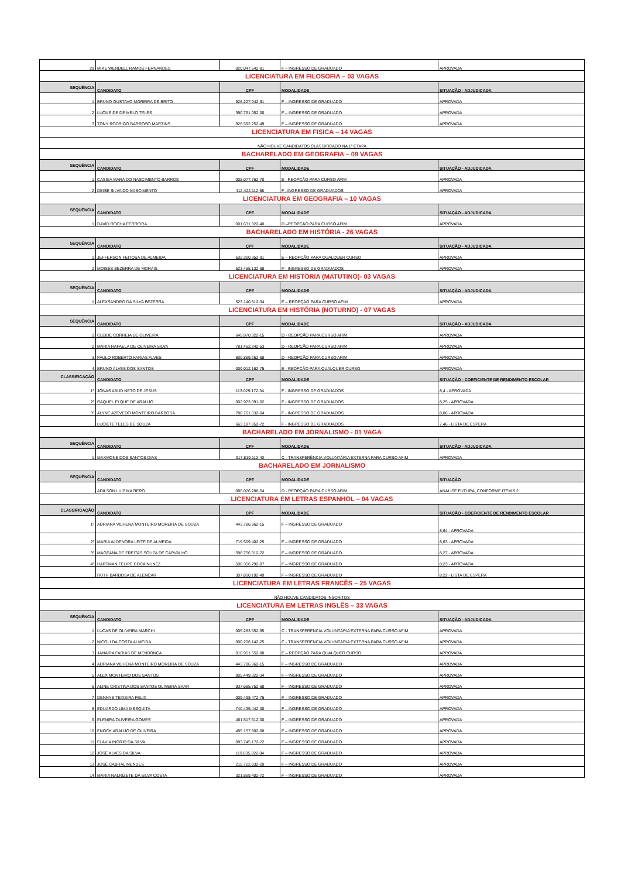| 29 | MIKE WENDELL RAMOS FERNANDES | 020.047.542-81 | F – INGRESSO DE GRADUADO | APROVADA |
| LICENCIATURA EM FILOSOFIA – 03 VAGAS | | | | |
| SEQUÊNCIA | CANDIDATO | CPF | MODALIDADE | SITUAÇÃO - ADJUDICADA |
| 1 | BRUNO GUSTAVO MOREIRA DE BRITO | 926.227.042-91 | F – INGRESSO DE GRADUADO | APROVADA |
| 2 | LUCILEIDE DE MELO TELES | 390.761.052-00 | F – INGRESSO DE GRADUADO | APROVADA |
| 3 | TONY RODRIGO BARROSO MARTINS | 926.592.252-49 | F – INGRESSO DE GRADUADO | APROVADA |
| LICENCIATURA EM FISICA – 14 VAGAS | | | | |
| NÃO HOUVE CANDIDATOS CLASSIFICADO NA 1ª ETAPA | | | | |
| BACHARELADO EM GEOGRAFIA – 09 VAGAS | | | | |
| SEQUÊNCIA | CANDIDATO | CPF | MODALIDADE | SITUAÇÃO - ADJUDICADA |
| 1 | CASSIA MARA DO NASCIMENTO BARROS | 008.077.762-70 | E –REOPÇÃO PARA CURSO AFIM | APROVADA |
| 2 | DEISE SILVA DO NASCIMENTO | 412.422.112-68 | F –INGRESSO DE GRADUADOS | APROVADA |
| LICENCIATURA EM GEOGRAFIA – 10 VAGAS | | | | |
| SEQUÊNCIA | CANDIDATO | CPF | MODALIDADE | SITUAÇÃO - ADJUDICADA |
| 1 | DAVID ROCHA FERREIRA | 001.631.322-40 | D –REOPÇÃO PARA CURSO AFIM | APROVADA |
| BACHARELADO EM HISTÓRIA - 26 VAGAS | | | | |
| SEQUÊNCIA | CANDIDATO | CPF | MODALIDADE | SITUAÇÃO - ADJUDICADA |
| 1 | JEFFERSON FEITOSA DE ALMEIDA | 532.300.352-91 | E – REOPÇÃO PARA QUALQUER CURSO | APROVADA |
| 2 | MOISÉS BEZERRA DE MORAIS | 523.455.132-68 | F - INGRESSO DE GRADUADOS | APROVADA |
| LICENCIATURA EM HISTÓRIA (MATUTINO)- 03 VAGAS | | | | |
| SEQUÊNCIA | CANDIDATO | CPF | MODALIDADE | SITUAÇÃO - ADJUDICADA |
| 1 | ALEXSANDRO DA SILVA BEZERRA | 523.140.812-34 | E – REOPÇÃO PARA CURSO AFIM | APROVADA |
| LICENCIATURA EM HISTÓRIA (NOTURNO) - 07 VAGAS | | | | |
| SEQUÊNCIA | CANDIDATO | CPF | MODALIDADE | SITUAÇÃO - ADJUDICADA |
| 1 | CLEIDE CORREIA DE OLIVEIRA | 645.970.322-15 | D - REOPÇÃO PARA CURSO AFIM | APROVADA |
| 2 | MARIA RAFAELA DE OLIVEIRA SILVA | 781.462.242-53 | D - REOPÇÃO PARA CURSO AFIM | APROVADA |
| 3 | PAULO ROBERTO FARIAS ALVES | 800.869.262-68 | D - REOPÇÃO PARA CURSO AFIM | APROVADA |
| 4 | BRUNO ALVES DOS SANTOS | 009.012.162-75 | E - REOPÇÃO PARA QUALQUER CURSO | APROVADA |
| CLASSIFICAÇÃO | CANDIDATO | CPF | MODALIDADE | SITUAÇÃO - COEFICIENTE DE RENDIMENTO ESCOLAR |
| 1º | JONAS ABUD NETO DE JESUS | 113.029.172-34 | F - INGRESSO DE GRADUADOS | 8,4 - APROVADA |
| 2º | RAQUEL ELQUE DE ARAÚJO | 002.973.091-02 | F - INGRESSO DE GRADUADOS | 8,25 - APROVADA |
| 3º | ALYNE AZEVEDO MONTEIRO BARBOSA | 780.761.532-04 | F - INGRESSO DE GRADUADOS | 8,06 - APROVADA |
| | LUCIETE TELES DE SOUZA | 663.187.852-72 | F - INGRESSO DE GRADUADOS | 7,46 - LISTA DE ESPERA |
| BACHARELADO EM JORNALISMO - 01 VAGA | | | | |
| SEQUÊNCIA | CANDIDATO | CPF | MODALIDADE | SITUAÇÃO - ADJUDICADA |
| 1 | MAXMONE DOS SANTOS DIAS | 017.819.112-40 | C - TRANSFERÊNCIA VOLUNTÁRIA EXTERNA PARA CURSO AFIM | APROVADA |
| BACHARELADO EM JORNALISMO | | | | |
| SEQUÊNCIA | CANDIDATO | CPF | MODALIDADE | SITUAÇÃO |
| | ADILSON LUIZ MAZIERO | 090.026.288-54 | D - REOPÇÃO PARA CURSO AFIM | ANÁLISE FUTURA, CONFORME ITEM 5.2 |
| LICENCIATURA EM LETRAS ESPANHOL – 04 VAGAS | | | | |
| CLASSIFICAÇÃO | CANDIDATO | CPF | MODALIDADE | SITUAÇÃO - COEFICIENTE DE RENDIMENTO ESCOLAR |
| 1º | ADRIANA VILHENA MONTEIRO MOREIRA DE SOUZA | 443.786.962-15 | F – INGRESSO DE GRADUADO | 8,64 - APROVADA |
| 2º | MARIA ALDENORA LEITE DE ALMEIDA | 719.509.402-25 | F – INGRESSO DE GRADUADO | 8,63 - APROVADA |
| 3º | MAGEANA DE FREITAS SOUZA DE CARVALHO | 598.756.312-72 | F – INGRESSO DE GRADUADO | 8,27 - APROVADA |
| 4º | HARTMAN FELIPE COCA NUNEZ | 508.356.292-87 | F – INGRESSO DE GRADUADO | 8,23 - APROVADA |
| | RUTH BARBOSA DE ALENCAR | 307.810.192-49 | F – INGRESSO DE GRADUADO | 8,22 - LISTA DE ESPERA |
| LICENCIATURA EM LETRAS FRANCÊS – 25 VAGAS | | | | |
| NÃO HOUVE CANDIDATOS INSCRITOS | | | | |
| LICENCIATURA EM LETRAS INGLÊS – 33 VAGAS | | | | |
| SEQUÊNCIA | CANDIDATO | CPF | MODALIDADE | SITUAÇÃO - ADJUDICADA |
| 1 | LUCAS DE OLIVEIRA MARCHI | 005.283.552-95 | C - TRANSFERÊNCIA VOLUNTÁRIA EXTERNA PARA CURSO AFIM | APROVADA |
| 2 | NICOLI DA COSTA ALMEIDA | 000.206.142-25 | C - TRANSFERÊNCIA VOLUNTÁRIA EXTERNA PARA CURSO AFIM | APROVADA |
| 3 | JANAIRA FARIAS DE MENDONÇA | 010.951.552-88 | E – REOPÇÃO PARA QUALQUER CURSO | APROVADA |
| 4 | ADRIANA VILHENA MONTEIRO MOREIRA DE SOUZA | 443.786.962-15 | F – INGRESSO DE GRADUADO | APROVADA |
| 5 | ALEX MONTEIRO DOS SANTOS | 805.449.322-34 | F – INGRESSO DE GRADUADO | APROVADA |
| 6 | ALINE CRISTINA DOS SANTOS OLIVEIRA SAAR | 937.685.752-68 | F – INGRESSO DE GRADUADO | APROVADA |
| 7 | DENNYS TEIXEIRA FELIX | 009.498.472-75 | F – INGRESSO DE GRADUADO | APROVADA |
| 8 | EDUARDO LIMA MESQUITA | 740.435.442-00 | F – INGRESSO DE GRADUADO | APROVADA |
| 9 | ELENIRA OLIVEIRA GOMES | 461.517.612-00 | F – INGRESSO DE GRADUADO | APROVADA |
| 10 | ENOCK ARAÚJO DE OLIVEIRA | 495.157.802-68 | F – INGRESSO DE GRADUADO | APROVADA |
| 11 | FLÁVIA INGRID DA SILVA | 893.745.172-72 | F – INGRESSO DE GRADUADO | APROVADA |
| 12 | JOSÉ ALVES DA SILVA | 119.835.822-04 | F – INGRESSO DE GRADUADO | APROVADA |
| 13 | JOSÉ CABRAL MENDES | 215.722.832-20 | F – INGRESSO DE GRADUADO | APROVADA |
| 14 | MARIA NALRIZETE DA SILVA COSTA | 321.869.402-72 | F – INGRESSO DE GRADUADO | APROVADA |